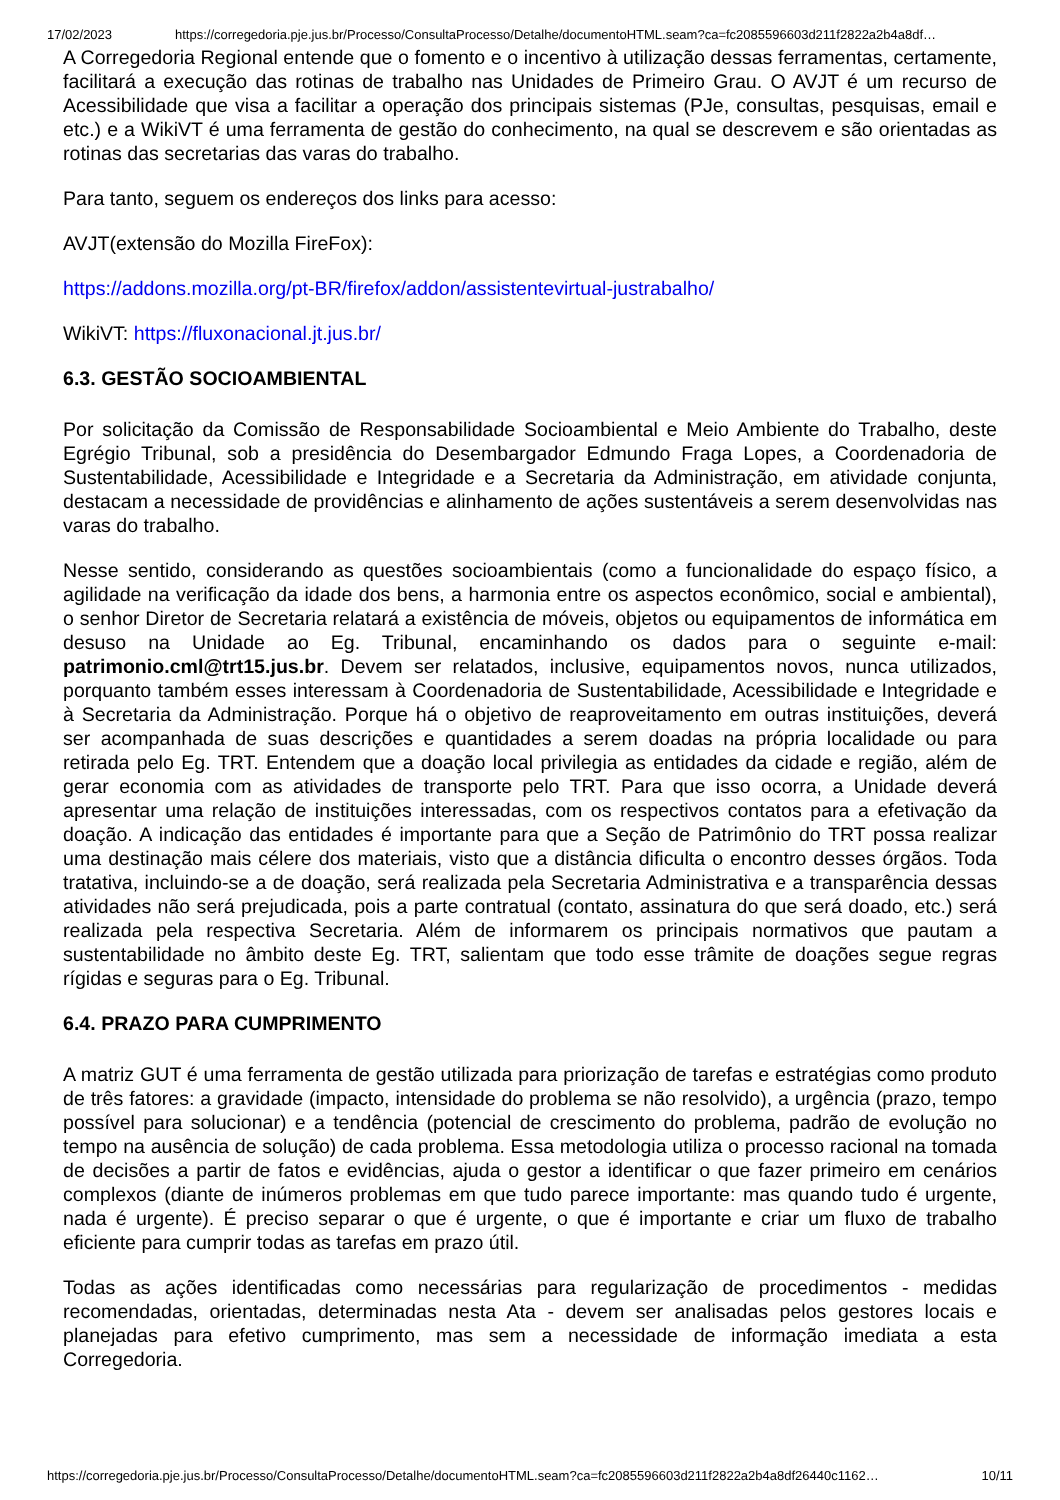17/02/2023 https://corregedoria.pje.jus.br/Processo/ConsultaProcesso/Detalhe/documentoHTML.seam?ca=fc2085596603d211f2822a2b4a8df…
A Corregedoria Regional entende que o fomento e o incentivo à utilização dessas ferramentas, certamente, facilitará a execução das rotinas de trabalho nas Unidades de Primeiro Grau. O AVJT é um recurso de Acessibilidade que visa a facilitar a operação dos principais sistemas (PJe, consultas, pesquisas, email e etc.) e a WikiVT é uma ferramenta de gestão do conhecimento, na qual se descrevem e são orientadas as rotinas das secretarias das varas do trabalho.
Para tanto, seguem os endereços dos links para acesso:
AVJT(extensão do Mozilla FireFox):
https://addons.mozilla.org/pt-BR/firefox/addon/assistentevirtual-justrabalho/
WikiVT: https://fluxonacional.jt.jus.br/
6.3. GESTÃO SOCIOAMBIENTAL
Por solicitação da Comissão de Responsabilidade Socioambiental e Meio Ambiente do Trabalho, deste Egrégio Tribunal, sob a presidência do Desembargador Edmundo Fraga Lopes, a Coordenadoria de Sustentabilidade, Acessibilidade e Integridade e a Secretaria da Administração, em atividade conjunta, destacam a necessidade de providências e alinhamento de ações sustentáveis a serem desenvolvidas nas varas do trabalho.
Nesse sentido, considerando as questões socioambientais (como a funcionalidade do espaço físico, a agilidade na verificação da idade dos bens, a harmonia entre os aspectos econômico, social e ambiental), o senhor Diretor de Secretaria relatará a existência de móveis, objetos ou equipamentos de informática em desuso na Unidade ao Eg. Tribunal, encaminhando os dados para o seguinte e-mail: patrimonio.cml@trt15.jus.br. Devem ser relatados, inclusive, equipamentos novos, nunca utilizados, porquanto também esses interessam à Coordenadoria de Sustentabilidade, Acessibilidade e Integridade e à Secretaria da Administração. Porque há o objetivo de reaproveitamento em outras instituições, deverá ser acompanhada de suas descrições e quantidades a serem doadas na própria localidade ou para retirada pelo Eg. TRT. Entendem que a doação local privilegia as entidades da cidade e região, além de gerar economia com as atividades de transporte pelo TRT. Para que isso ocorra, a Unidade deverá apresentar uma relação de instituições interessadas, com os respectivos contatos para a efetivação da doação. A indicação das entidades é importante para que a Seção de Patrimônio do TRT possa realizar uma destinação mais célere dos materiais, visto que a distância dificulta o encontro desses órgãos. Toda tratativa, incluindo-se a de doação, será realizada pela Secretaria Administrativa e a transparência dessas atividades não será prejudicada, pois a parte contratual (contato, assinatura do que será doado, etc.) será realizada pela respectiva Secretaria. Além de informarem os principais normativos que pautam a sustentabilidade no âmbito deste Eg. TRT, salientam que todo esse trâmite de doações segue regras rígidas e seguras para o Eg. Tribunal.
6.4. PRAZO PARA CUMPRIMENTO
A matriz GUT é uma ferramenta de gestão utilizada para priorização de tarefas e estratégias como produto de três fatores: a gravidade (impacto, intensidade do problema se não resolvido), a urgência (prazo, tempo possível para solucionar) e a tendência (potencial de crescimento do problema, padrão de evolução no tempo na ausência de solução) de cada problema. Essa metodologia utiliza o processo racional na tomada de decisões a partir de fatos e evidências, ajuda o gestor a identificar o que fazer primeiro em cenários complexos (diante de inúmeros problemas em que tudo parece importante: mas quando tudo é urgente, nada é urgente). É preciso separar o que é urgente, o que é importante e criar um fluxo de trabalho eficiente para cumprir todas as tarefas em prazo útil.
Todas as ações identificadas como necessárias para regularização de procedimentos - medidas recomendadas, orientadas, determinadas nesta Ata - devem ser analisadas pelos gestores locais e planejadas para efetivo cumprimento, mas sem a necessidade de informação imediata a esta Corregedoria.
https://corregedoria.pje.jus.br/Processo/ConsultaProcesso/Detalhe/documentoHTML.seam?ca=fc2085596603d211f2822a2b4a8df26440c1162… 10/11